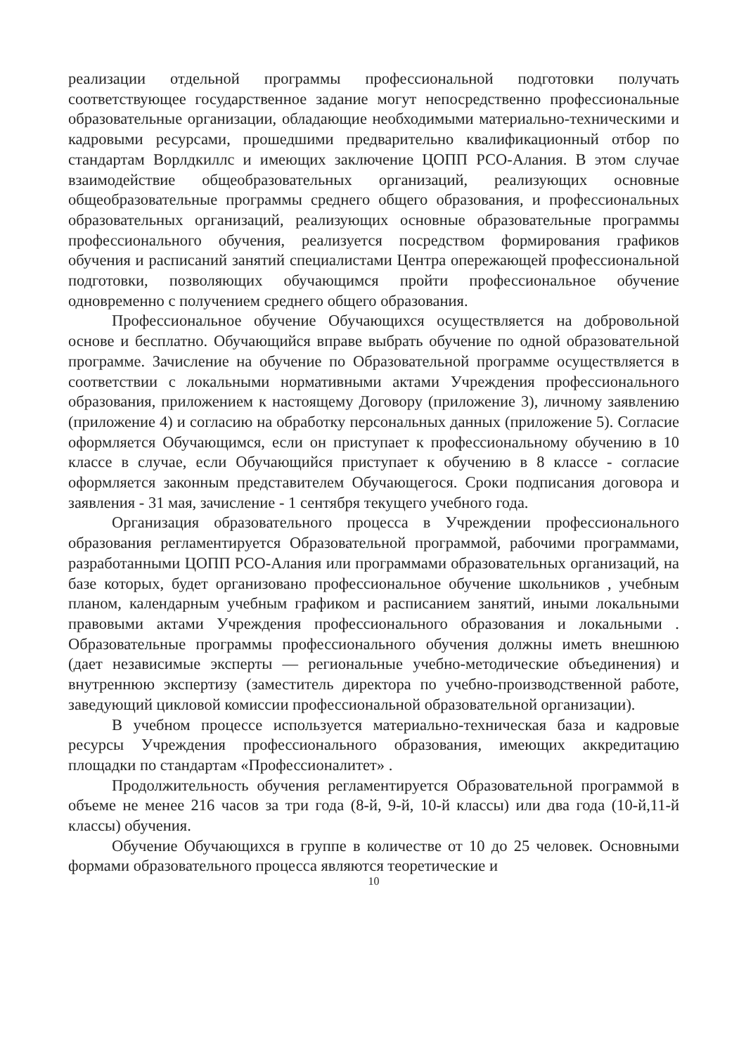реализации отдельной программы профессиональной подготовки получать соответствующее государственное задание могут непосредственно профессиональные образовательные организации, обладающие необходимыми материально-техническими и кадровыми ресурсами, прошедшими предварительно квалификационный отбор по стандартам Ворлдкиллс и имеющих заключение ЦОПП РСО-Алания. В этом случае взаимодействие общеобразовательных организаций, реализующих основные общеобразовательные программы среднего общего образования, и профессиональных образовательных организаций, реализующих основные образовательные программы профессионального обучения, реализуется посредством формирования графиков обучения и расписаний занятий специалистами Центра опережающей профессиональной подготовки, позволяющих обучающимся пройти профессиональное обучение одновременно с получением среднего общего образования.
Профессиональное обучение Обучающихся осуществляется на добровольной основе и бесплатно. Обучающийся вправе выбрать обучение по одной образовательной программе. Зачисление на обучение по Образовательной программе осуществляется в соответствии с локальными нормативными актами Учреждения профессионального образования, приложением к настоящему Договору (приложение 3), личному заявлению (приложение 4) и согласию на обработку персональных данных (приложение 5). Согласие оформляется Обучающимся, если он приступает к профессиональному обучению в 10 классе в случае, если Обучающийся приступает к обучению в 8 классе - согласие оформляется законным представителем Обучающегося. Сроки подписания договора и заявления - 31 мая, зачисление - 1 сентября текущего учебного года.
Организация образовательного процесса в Учреждении профессионального образования регламентируется Образовательной программой, рабочими программами, разработанными ЦОПП РСО-Алания или программами образовательных организаций, на базе которых, будет организовано профессиональное обучение школьников , учебным планом, календарным учебным графиком и расписанием занятий, иными локальными правовыми актами Учреждения профессионального образования и локальными . Образовательные программы профессионального обучения должны иметь внешнюю (дает независимые эксперты — региональные учебно-методические объединения) и внутреннюю экспертизу (заместитель директора по учебно-производственной работе, заведующий цикловой комиссии профессиональной образовательной организации).
В учебном процессе используется материально-техническая база и кадровые ресурсы Учреждения профессионального образования, имеющих аккредитацию площадки по стандартам «Профессионалитет» .
Продолжительность обучения регламентируется Образовательной программой в объеме не менее 216 часов за три года (8-й, 9-й, 10-й классы) или два года (10-й,11-й классы) обучения.
Обучение Обучающихся в группе в количестве от 10 до 25 человек. Основными формами образовательного процесса являются теоретические и
10